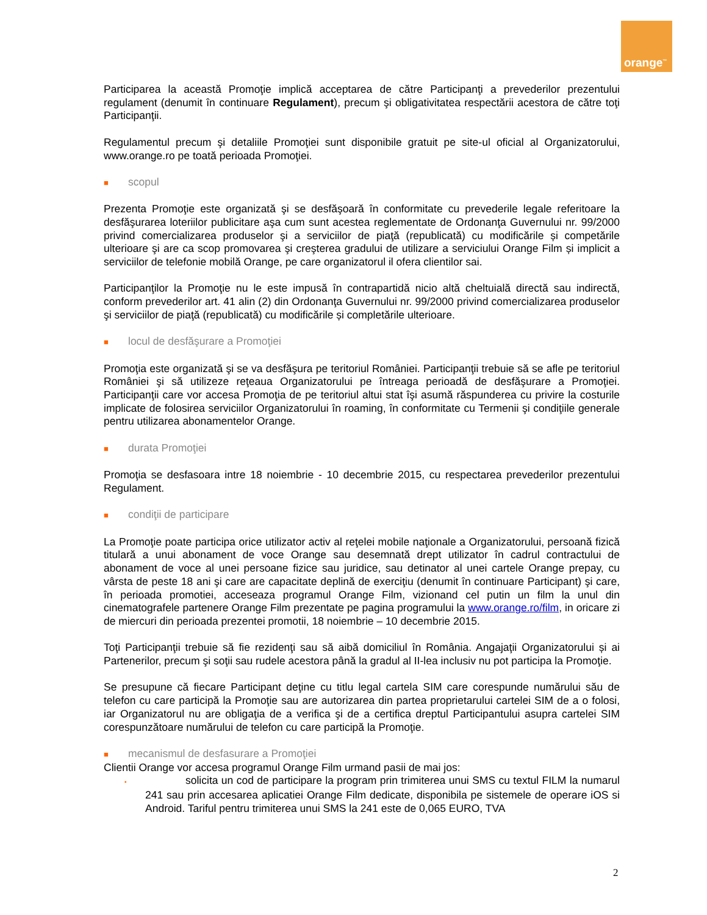orange<sup>™</sup>
Participarea la această Promoţie implică acceptarea de către Participanţi a prevederilor prezentului regulament (denumit în continuare Regulament), precum şi obligativitatea respectării acestora de către toţi Participanţii.
Regulamentul precum şi detaliile Promoţiei sunt disponibile gratuit pe site-ul oficial al Organizatorului, www.orange.ro pe toată perioada Promoţiei.
■ scopul
Prezenta Promoţie este organizată şi se desfăşoară în conformitate cu prevederile legale referitoare la desfăşurarea loteriilor publicitare aşa cum sunt acestea reglementate de Ordonanţa Guvernului nr. 99/2000 privind comercializarea produselor şi a serviciilor de piaţă (republicată) cu modificările și competările ulterioare şi are ca scop promovarea şi creşterea gradului de utilizare a serviciului Orange Film și implicit a serviciilor de telefonie mobilă Orange, pe care organizatorul il ofera clientilor sai.
Participanţilor la Promoţie nu le este impusă în contrapartidă nicio altă cheltuială directă sau indirectă, conform prevederilor art. 41 alin (2) din Ordonanţa Guvernului nr. 99/2000 privind comercializarea produselor şi serviciilor de piaţă (republicată) cu modificările și completările ulterioare.
■ locul de desfăşurare a Promoţiei
Promoţia este organizată şi se va desfăşura pe teritoriul României. Participanţii trebuie să se afle pe teritoriul României şi să utilizeze reţeaua Organizatorului pe întreaga perioadă de desfăşurare a Promoţiei. Participanţii care vor accesa Promoţia de pe teritoriul altui stat îşi asumă răspunderea cu privire la costurile implicate de folosirea serviciilor Organizatorului în roaming, în conformitate cu Termenii şi condiţiile generale pentru utilizarea abonamentelor Orange.
■ durata Promoţiei
Promoţia se desfasoara intre 18 noiembrie - 10 decembrie 2015, cu respectarea prevederilor prezentului Regulament.
■ condiţii de participare
La Promoţie poate participa orice utilizator activ al reţelei mobile naţionale a Organizatorului, persoană fizică titulară a unui abonament de voce Orange sau desemnată drept utilizator în cadrul contractului de abonament de voce al unei persoane fizice sau juridice, sau detinator al unei cartele Orange prepay, cu vârsta de peste 18 ani şi care are capacitate deplină de exerciţiu (denumit în continuare Participant) şi care, în perioada promotiei, acceseaza programul Orange Film, vizionand cel putin un film la unul din cinematografele partenere Orange Film prezentate pe pagina programului la www.orange.ro/film, in oricare zi de miercuri din perioada prezentei promotii, 18 noiembrie – 10 decembrie 2015.
Toţi Participanţii trebuie să fie rezidenţi sau să aibă domiciliul în România. Angajaţii Organizatorului și ai Partenerilor, precum şi soţii sau rudele acestora până la gradul al II-lea inclusiv nu pot participa la Promoţie.
Se presupune că fiecare Participant deţine cu titlu legal cartela SIM care corespunde numărului său de telefon cu care participă la Promoţie sau are autorizarea din partea proprietarului cartelei SIM de a o folosi, iar Organizatorul nu are obligaţia de a verifica şi de a certifica dreptul Participantului asupra cartelei SIM corespunzătoare numărului de telefon cu care participă la Promoţie.
■ mecanismul de desfasurare a Promoţiei
Clientii Orange vor accesa programul Orange Film urmand pasii de mai jos:
▪ solicita un cod de participare la program prin trimiterea unui SMS cu textul FILM la numarul 241 sau prin accesarea aplicatiei Orange Film dedicate, disponibila pe sistemele de operare iOS si Android. Tariful pentru trimiterea unui SMS la 241 este de 0,065 EURO, TVA
2